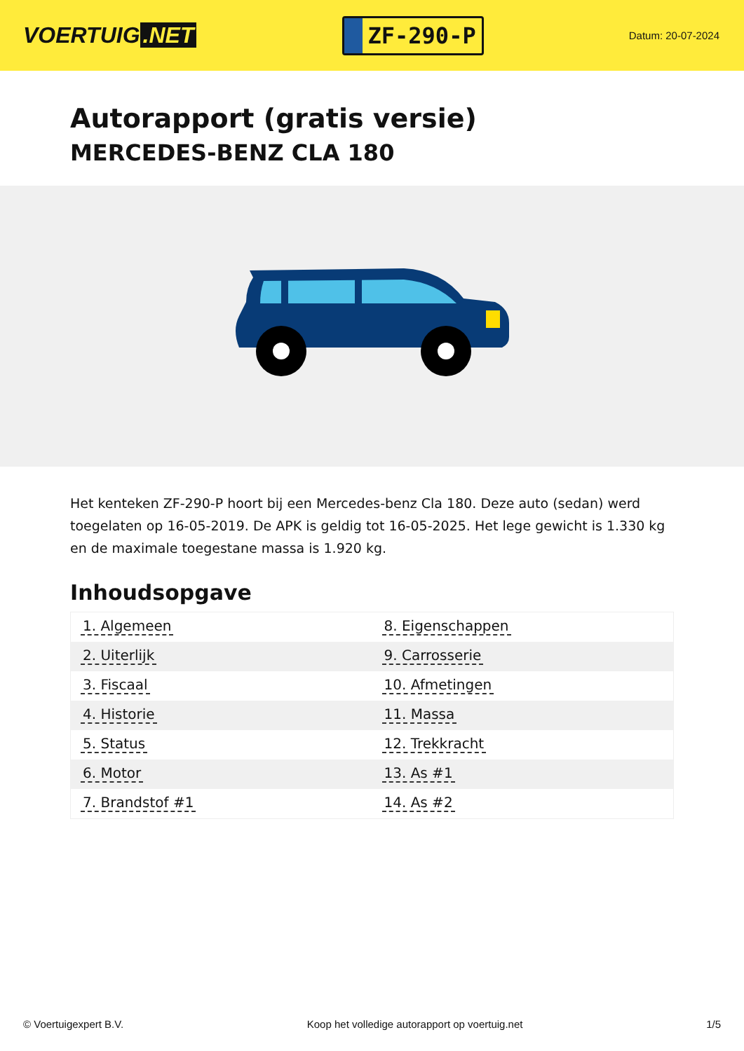VOERTUIG.NET
ZF-290-P
Datum: 20-07-2024
Autorapport (gratis versie)
MERCEDES-BENZ CLA 180
Het kenteken ZF-290-P hoort bij een Mercedes-benz Cla 180. Deze auto (sedan) werd toegelaten op 16-05-2019. De APK is geldig tot 16-05-2025. Het lege gewicht is 1.330 kg en de maximale toegestane massa is 1.920 kg.
Inhoudsopgave
| 1. Algemeen | 8. Eigenschappen |
| 2. Uiterlijk | 9. Carrosserie |
| 3. Fiscaal | 10. Afmetingen |
| 4. Historie | 11. Massa |
| 5. Status | 12. Trekkracht |
| 6. Motor | 13. As #1 |
| 7. Brandstof #1 | 14. As #2 |
© Voertuigexpert B.V. Koop het volledige autorapport op voertuig.net 1/5